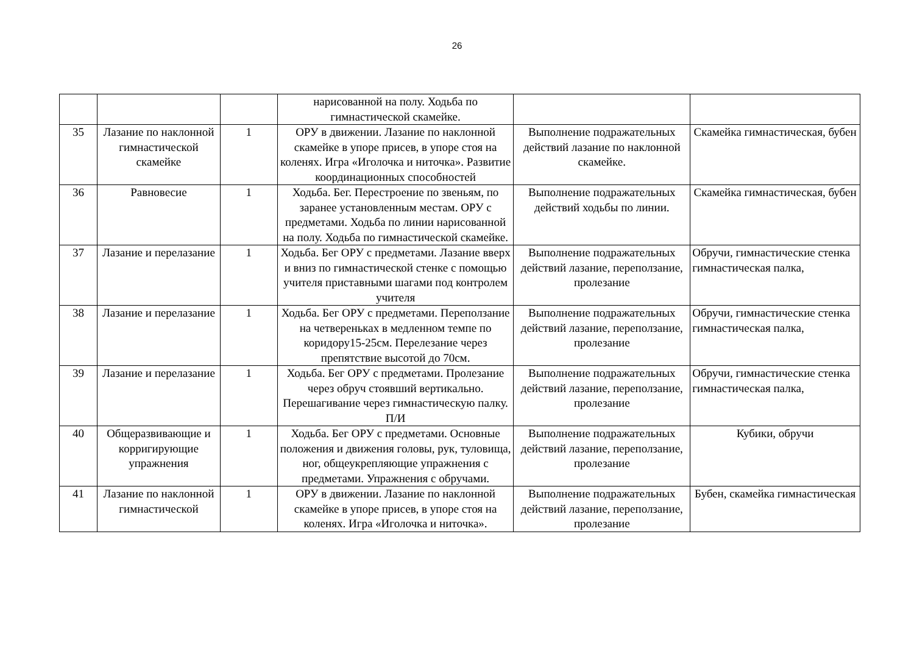26
| | | | нарисованной на полу. Ходьба по гимнастической скамейке. | | |
| 35 | Лазание по наклонной гимнастической скамейке | 1 | ОРУ в движении. Лазание по наклонной скамейке в упоре присев, в упоре стоя на коленях. Игра «Иголочка и ниточка». Развитие координационных способностей | Выполнение подражательных действий лазание по наклонной скамейке. | Скамейка гимнастическая, бубен |
| 36 | Равновесие | 1 | Ходьба. Бег. Перестроение по звеньям, по заранее установленным местам. ОРУ с предметами. Ходьба по линии нарисованной на полу. Ходьба по гимнастической скамейке. | Выполнение подражательных действий ходьбы по линии. | Скамейка гимнастическая, бубен |
| 37 | Лазание и перелазание | 1 | Ходьба. Бег ОРУ с предметами. Лазание вверх и вниз по гимнастической стенке с помощью учителя приставными шагами под контролем учителя | Выполнение подражательных действий лазание, переползание, пролезание | Обручи, гимнастические стенка гимнастическая палка, |
| 38 | Лазание и перелазание | 1 | Ходьба. Бег ОРУ с предметами. Переползание на четвереньках в медленном темпе по коридору15-25см. Перелезание через препятствие высотой до 70см. | Выполнение подражательных действий лазание, переползание, пролезание | Обручи, гимнастические стенка гимнастическая палка, |
| 39 | Лазание и перелазание | 1 | Ходьба. Бег ОРУ с предметами. Пролезание через обруч стоявший вертикально. Перешагивание через гимнастическую палку. П/И | Выполнение подражательных действий лазание, переползание, пролезание | Обручи, гимнастические стенка гимнастическая палка, |
| 40 | Общеразвивающие и корригирующие упражнения | 1 | Ходьба. Бег ОРУ с предметами. Основные положения и движения головы, рук, туловища, ног, общеукрепляющие упражнения с предметами. Упражнения с обручами. | Выполнение подражательных действий лазание, переползание, пролезание | Кубики, обручи |
| 41 | Лазание по наклонной гимнастической | 1 | ОРУ в движении. Лазание по наклонной скамейке в упоре присев, в упоре стоя на коленях. Игра «Иголочка и ниточка». | Выполнение подражательных действий лазание, переползание, пролезание | Бубен, скамейка гимнастическая |